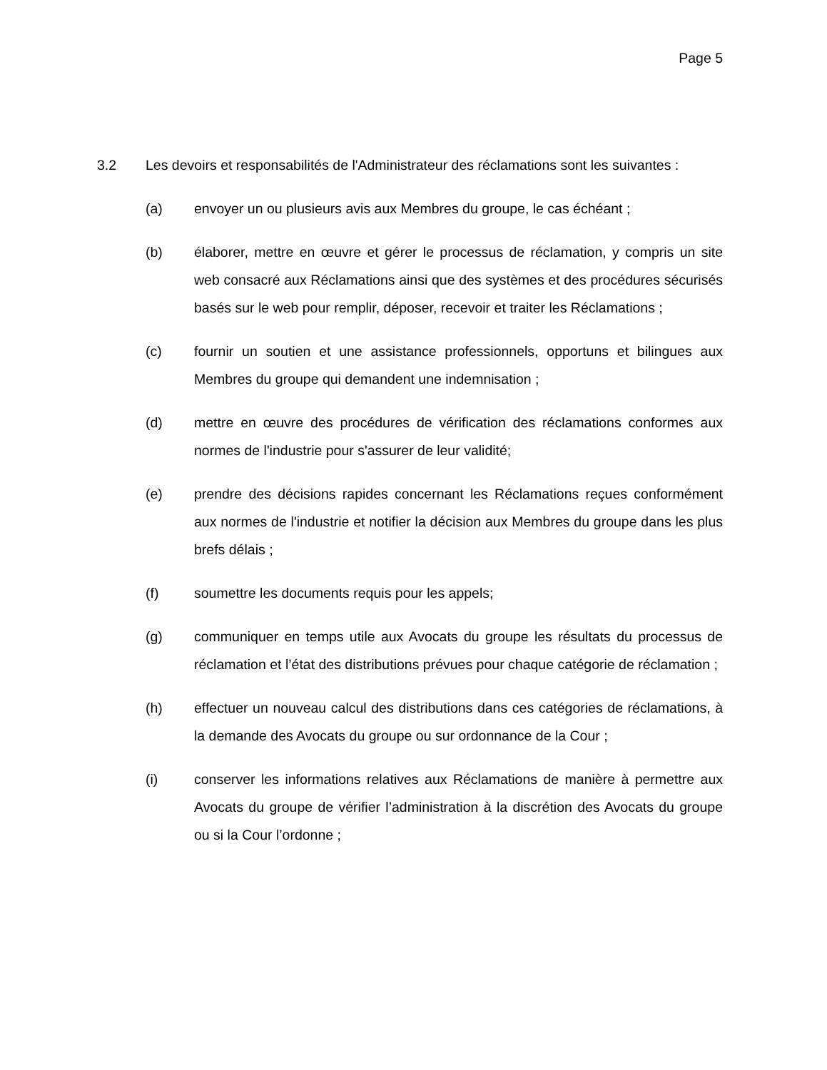Page 5
3.2 Les devoirs et responsabilités de l'Administrateur des réclamations sont les suivantes :
(a) envoyer un ou plusieurs avis aux Membres du groupe, le cas échéant ;
(b) élaborer, mettre en œuvre et gérer le processus de réclamation, y compris un site web consacré aux Réclamations ainsi que des systèmes et des procédures sécurisés basés sur le web pour remplir, déposer, recevoir et traiter les Réclamations ;
(c) fournir un soutien et une assistance professionnels, opportuns et bilingues aux Membres du groupe qui demandent une indemnisation ;
(d) mettre en œuvre des procédures de vérification des réclamations conformes aux normes de l'industrie pour s'assurer de leur validité;
(e) prendre des décisions rapides concernant les Réclamations reçues conformément aux normes de l'industrie et notifier la décision aux Membres du groupe dans les plus brefs délais ;
(f) soumettre les documents requis pour les appels;
(g) communiquer en temps utile aux Avocats du groupe les résultats du processus de réclamation et l’état des distributions prévues pour chaque catégorie de réclamation ;
(h) effectuer un nouveau calcul des distributions dans ces catégories de réclamations, à la demande des Avocats du groupe ou sur ordonnance de la Cour ;
(i) conserver les informations relatives aux Réclamations de manière à permettre aux Avocats du groupe de vérifier l’administration à la discrétion des Avocats du groupe ou si la Cour l’ordonne ;